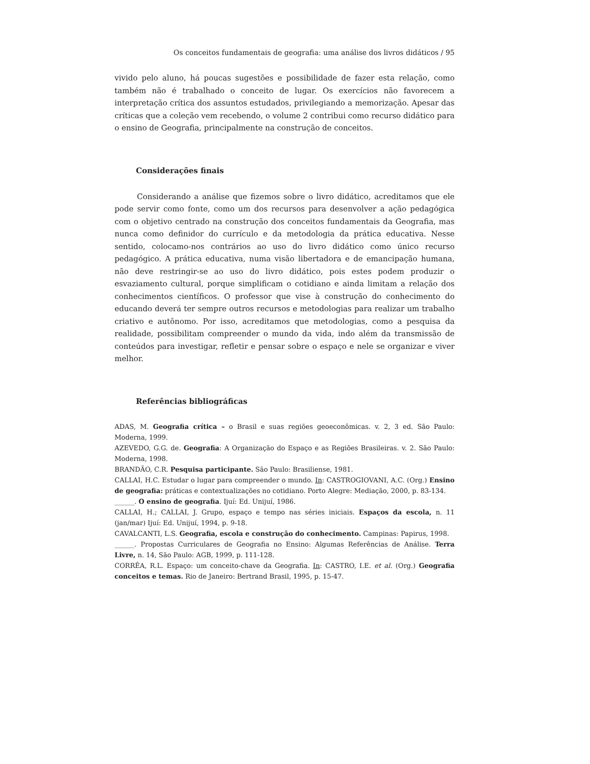Os conceitos fundamentais de geografia: uma análise dos livros didáticos / 95
vivido pelo aluno, há poucas sugestões e possibilidade de fazer esta relação, como também não é trabalhado o conceito de lugar. Os exercícios não favorecem a interpretação crítica dos assuntos estudados, privilegiando a memorização. Apesar das críticas que a coleção vem recebendo, o volume 2 contribui como recurso didático para o ensino de Geografia, principalmente na construção de conceitos.
Considerações finais
Considerando a análise que fizemos sobre o livro didático, acreditamos que ele pode servir como fonte, como um dos recursos para desenvolver a ação pedagógica com o objetivo centrado na construção dos conceitos fundamentais da Geografia, mas nunca como definidor do currículo e da metodologia da prática educativa. Nesse sentido, colocamo-nos contrários ao uso do livro didático como único recurso pedagógico. A prática educativa, numa visão libertadora e de emancipação humana, não deve restringir-se ao uso do livro didático, pois estes podem produzir o esvaziamento cultural, porque simplificam o cotidiano e ainda limitam a relação dos conhecimentos científicos. O professor que vise à construção do conhecimento do educando deverá ter sempre outros recursos e metodologias para realizar um trabalho criativo e autônomo. Por isso, acreditamos que metodologias, como a pesquisa da realidade, possibilitam compreender o mundo da vida, indo além da transmissão de conteúdos para investigar, refletir e pensar sobre o espaço e nele se organizar e viver melhor.
Referências bibliográficas
ADAS, M. Geografia crítica – o Brasil e suas regiões geoeconômicas. v. 2, 3 ed. São Paulo: Moderna, 1999.
AZEVEDO, G.G. de. Geografia: A Organização do Espaço e as Regiões Brasileiras. v. 2. São Paulo: Moderna, 1998.
BRANDÃO, C.R. Pesquisa participante. São Paulo: Brasiliense, 1981.
CALLAI, H.C. Estudar o lugar para compreender o mundo. In: CASTROGIOVANI, A.C. (Org.) Ensino de geografia: práticas e contextualizações no cotidiano. Porto Alegre: Mediação, 2000, p. 83-134.
______. O ensino de geografia. Ijuí: Ed. Unijuí, 1986.
CALLAI, H.; CALLAI, J. Grupo, espaço e tempo nas séries iniciais. Espaços da escola, n. 11 (jan/mar) Ijuí: Ed. Unijuí, 1994, p. 9-18.
CAVALCANTI, L.S. Geografia, escola e construção do conhecimento. Campinas: Papirus, 1998.
______. Propostas Curriculares de Geografia no Ensino: Algumas Referências de Análise. Terra Livre, n. 14, São Paulo: AGB, 1999, p. 111-128.
CORRÊA, R.L. Espaço: um conceito-chave da Geografia. In: CASTRO, I.E. et al. (Org.) Geografia conceitos e temas. Rio de Janeiro: Bertrand Brasil, 1995, p. 15-47.